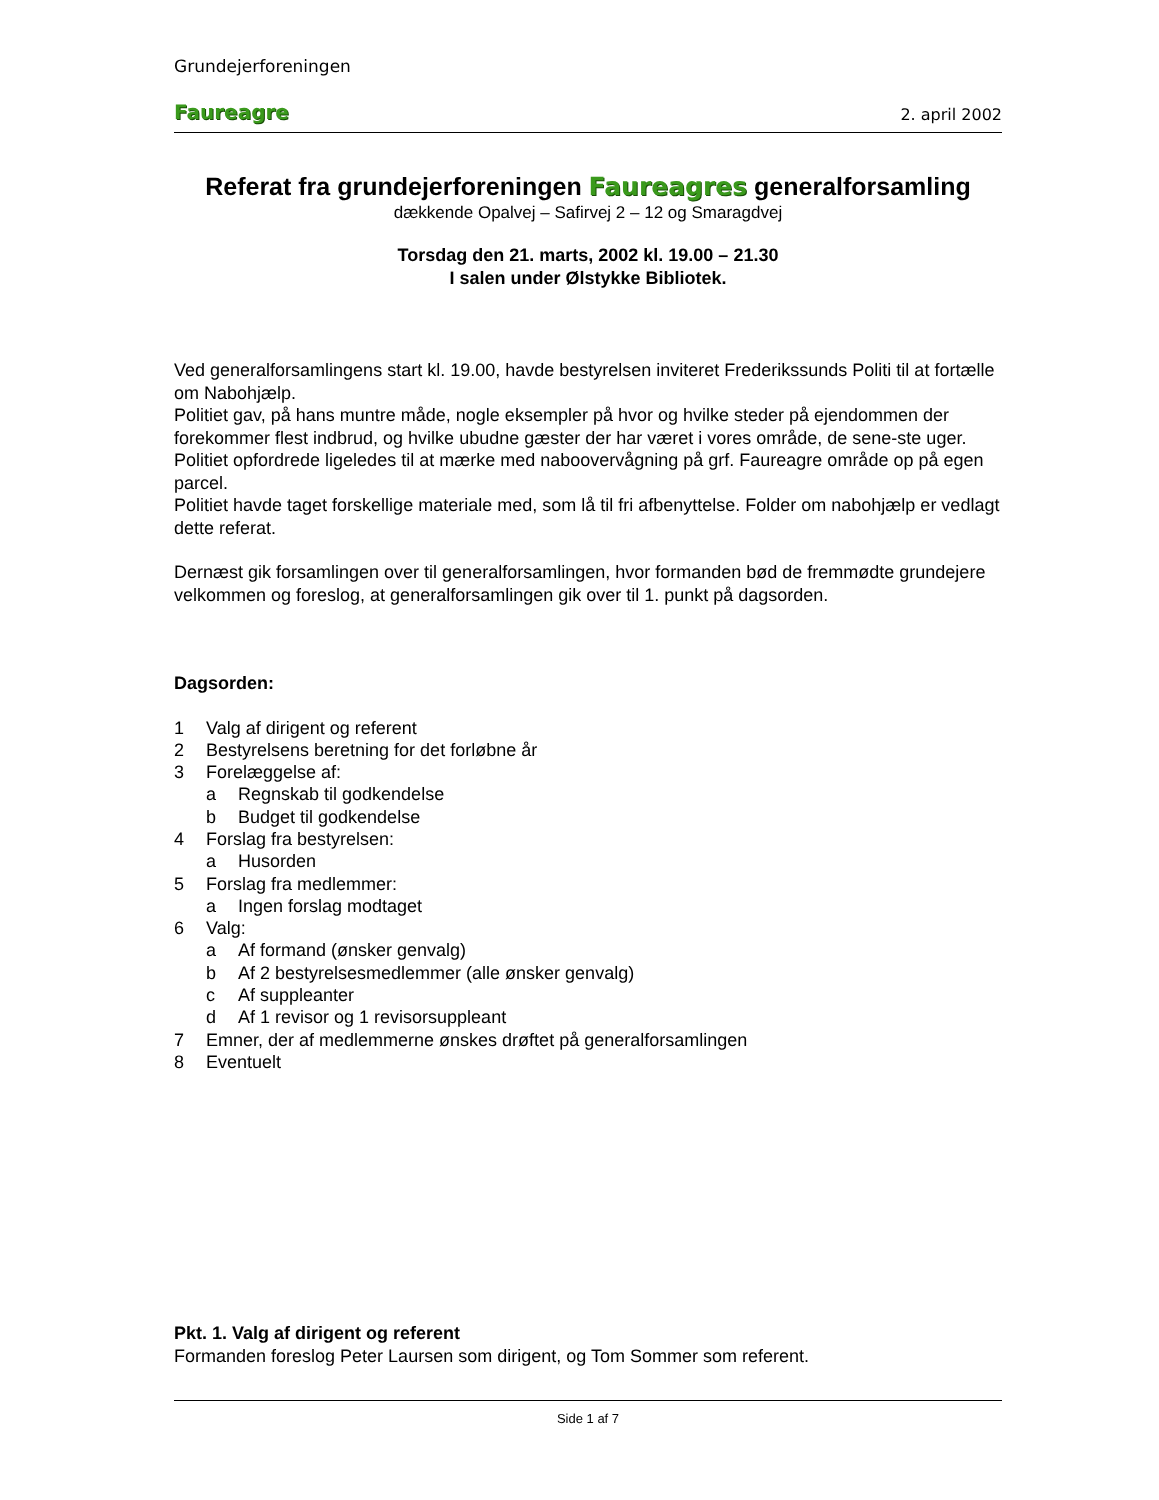Grundejerforeningen
Faureagre 2. april 2002
Referat fra grundejerforeningen Faureagres generalforsamling
dækkende Opalvej – Safirvej 2 – 12 og Smaragdvej
Torsdag den 21. marts, 2002 kl. 19.00 – 21.30
I salen under Ølstykke Bibliotek.
Ved generalforsamlingens start kl. 19.00, havde bestyrelsen inviteret Frederikssunds Politi til at fortælle om Nabohjælp.
Politiet gav, på hans muntre måde, nogle eksempler på hvor og hvilke steder på ejendommen der forekommer flest indbrud, og hvilke ubudne gæster der har været i vores område, de sene-ste uger.
Politiet opfordrede ligeledes til at mærke med naboovervågning på grf. Faureagre område op på egen parcel.
Politiet havde taget forskellige materiale med, som lå til fri afbenyttelse. Folder om nabohjælp er vedlagt dette referat.
Dernæst gik forsamlingen over til generalforsamlingen, hvor formanden bød de fremmødte grundejere velkommen og foreslog, at generalforsamlingen gik over til 1. punkt på dagsorden.
Dagsorden:
1 Valg af dirigent og referent
2 Bestyrelsens beretning for det forløbne år
3 Forelæggelse af:
a Regnskab til godkendelse
b Budget til godkendelse
4 Forslag fra bestyrelsen:
a Husorden
5 Forslag fra medlemmer:
a Ingen forslag modtaget
6 Valg:
a Af formand (ønsker genvalg)
b Af 2 bestyrelsesmedlemmer (alle ønsker genvalg)
c Af suppleanter
d Af 1 revisor og 1 revisorsuppleant
7 Emner, der af medlemmerne ønskes drøftet på generalforsamlingen
8 Eventuelt
Pkt. 1. Valg af dirigent og referent
Formanden foreslog Peter Laursen som dirigent, og Tom Sommer som referent.
Side 1 af 7